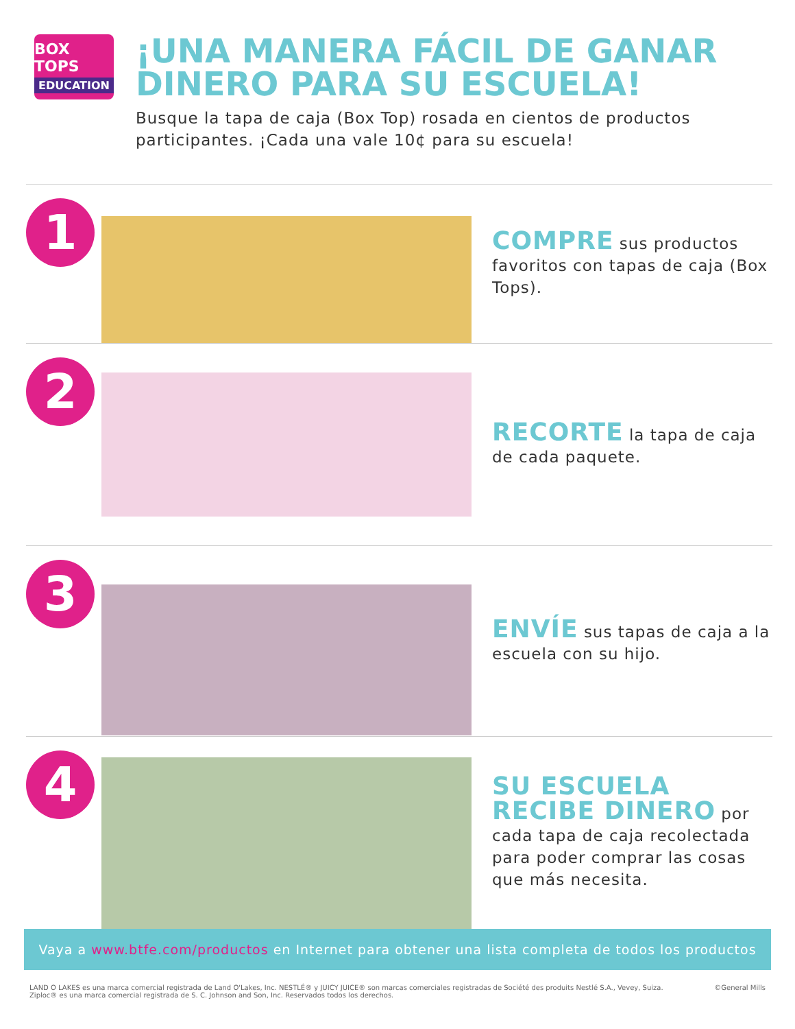BOX TOPS
EDUCATION
¡UNA MANERA FÁCIL DE GANAR DINERO PARA SU ESCUELA!
Busque la tapa de caja (Box Top) rosada en cientos de productos participantes. ¡Cada una vale 10¢ para su escuela!
1
COMPRE sus productos favoritos con tapas de caja (Box Tops).
2
RECORTE la tapa de caja de cada paquete.
3
ENVÍE sus tapas de caja a la escuela con su hijo.
4
SU ESCUELA RECIBE DINERO por cada tapa de caja recolectada para poder comprar las cosas que más necesita.
Vaya a www.btfe.com/productos en Internet para obtener una lista completa de todos los productos
LAND O LAKES es una marca comercial registrada de Land O'Lakes, Inc. NESTLÉ® y JUICY JUICE® son marcas comerciales registradas de Société des produits Nestlé S.A., Vevey, Suiza.
Ziploc® es una marca comercial registrada de S. C. Johnson and Son, Inc. Reservados todos los derechos.
©General Mills